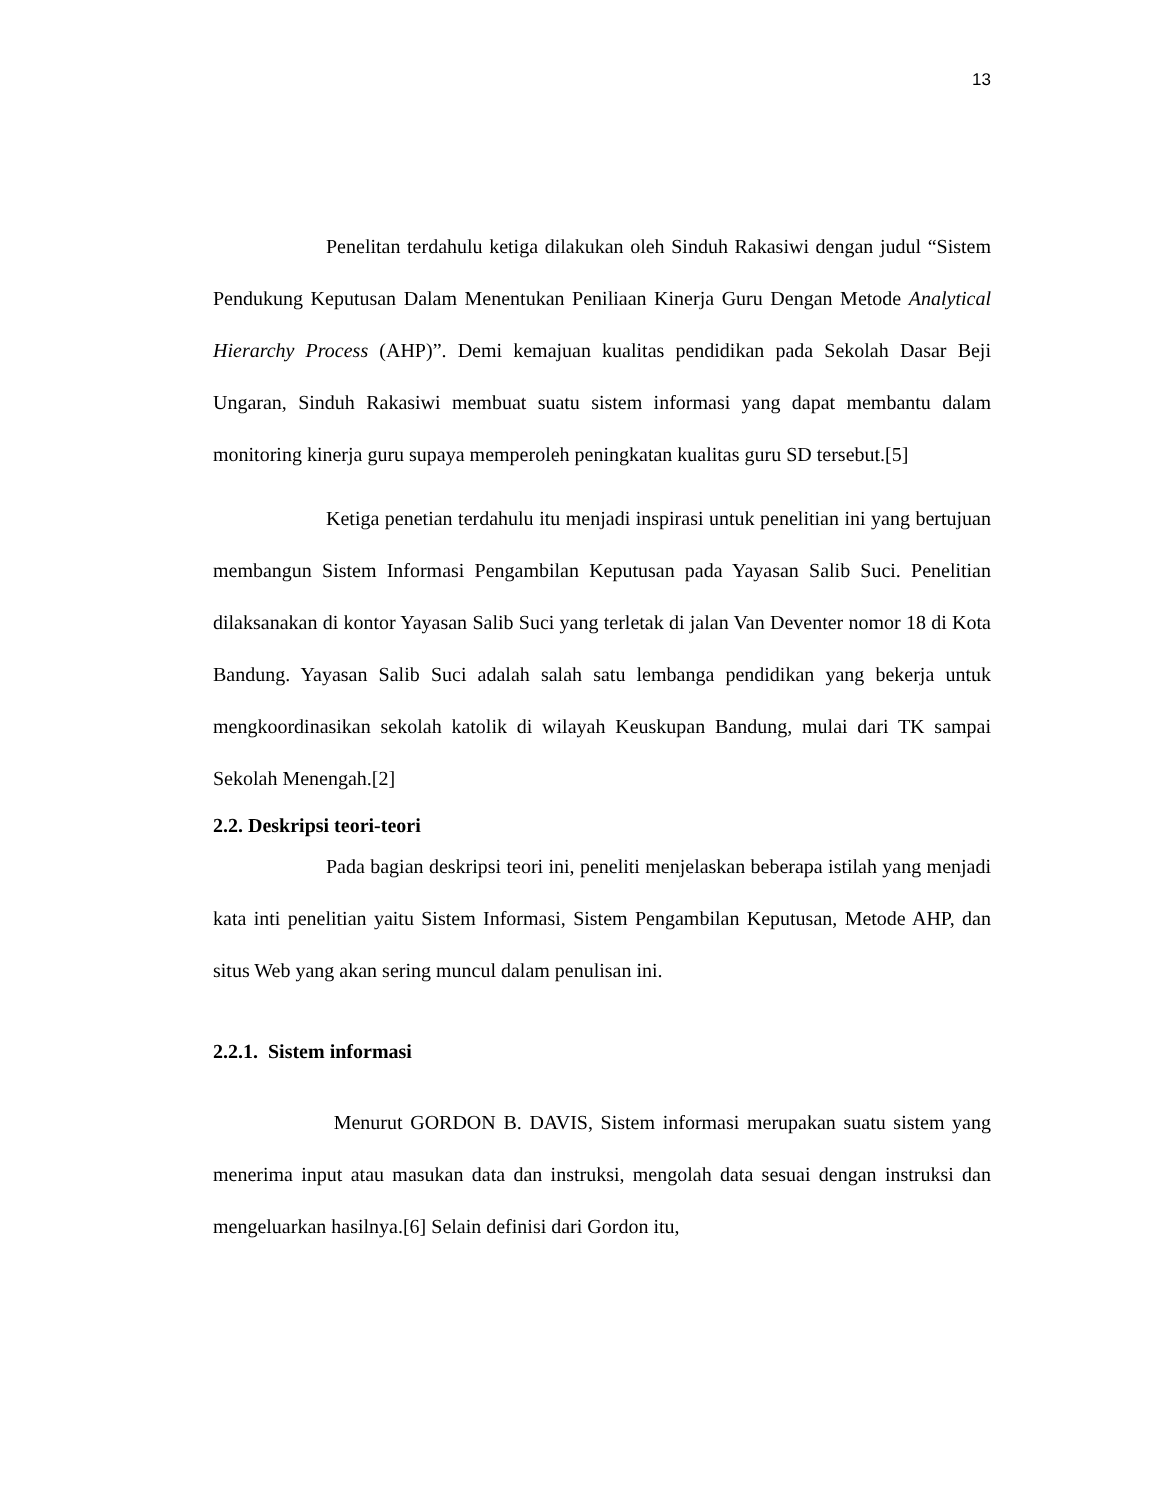13
Penelitan terdahulu ketiga dilakukan oleh Sinduh Rakasiwi dengan judul “Sistem Pendukung Keputusan Dalam Menentukan Peniliaan Kinerja Guru Dengan Metode Analytical Hierarchy Process (AHP)”. Demi kemajuan kualitas pendidikan pada Sekolah Dasar Beji Ungaran, Sinduh Rakasiwi membuat suatu sistem informasi yang dapat membantu dalam monitoring kinerja guru supaya memperoleh peningkatan kualitas guru SD tersebut.[5]
Ketiga penetian terdahulu itu menjadi inspirasi untuk penelitian ini yang bertujuan membangun Sistem Informasi Pengambilan Keputusan pada Yayasan Salib Suci. Penelitian dilaksanakan di kontor Yayasan Salib Suci yang terletak di jalan Van Deventer nomor 18 di Kota Bandung. Yayasan Salib Suci adalah salah satu lembanga pendidikan yang bekerja untuk mengkoordinasikan sekolah katolik di wilayah Keuskupan Bandung, mulai dari TK sampai Sekolah Menengah.[2]
2.2. Deskripsi teori-teori
Pada bagian deskripsi teori ini, peneliti menjelaskan beberapa istilah yang menjadi kata inti penelitian yaitu Sistem Informasi, Sistem Pengambilan Keputusan, Metode AHP, dan situs Web yang akan sering muncul dalam penulisan ini.
2.2.1. Sistem informasi
Menurut GORDON B. DAVIS, Sistem informasi merupakan suatu sistem yang menerima input atau masukan data dan instruksi, mengolah data sesuai dengan instruksi dan mengeluarkan hasilnya.[6] Selain definisi dari Gordon itu,